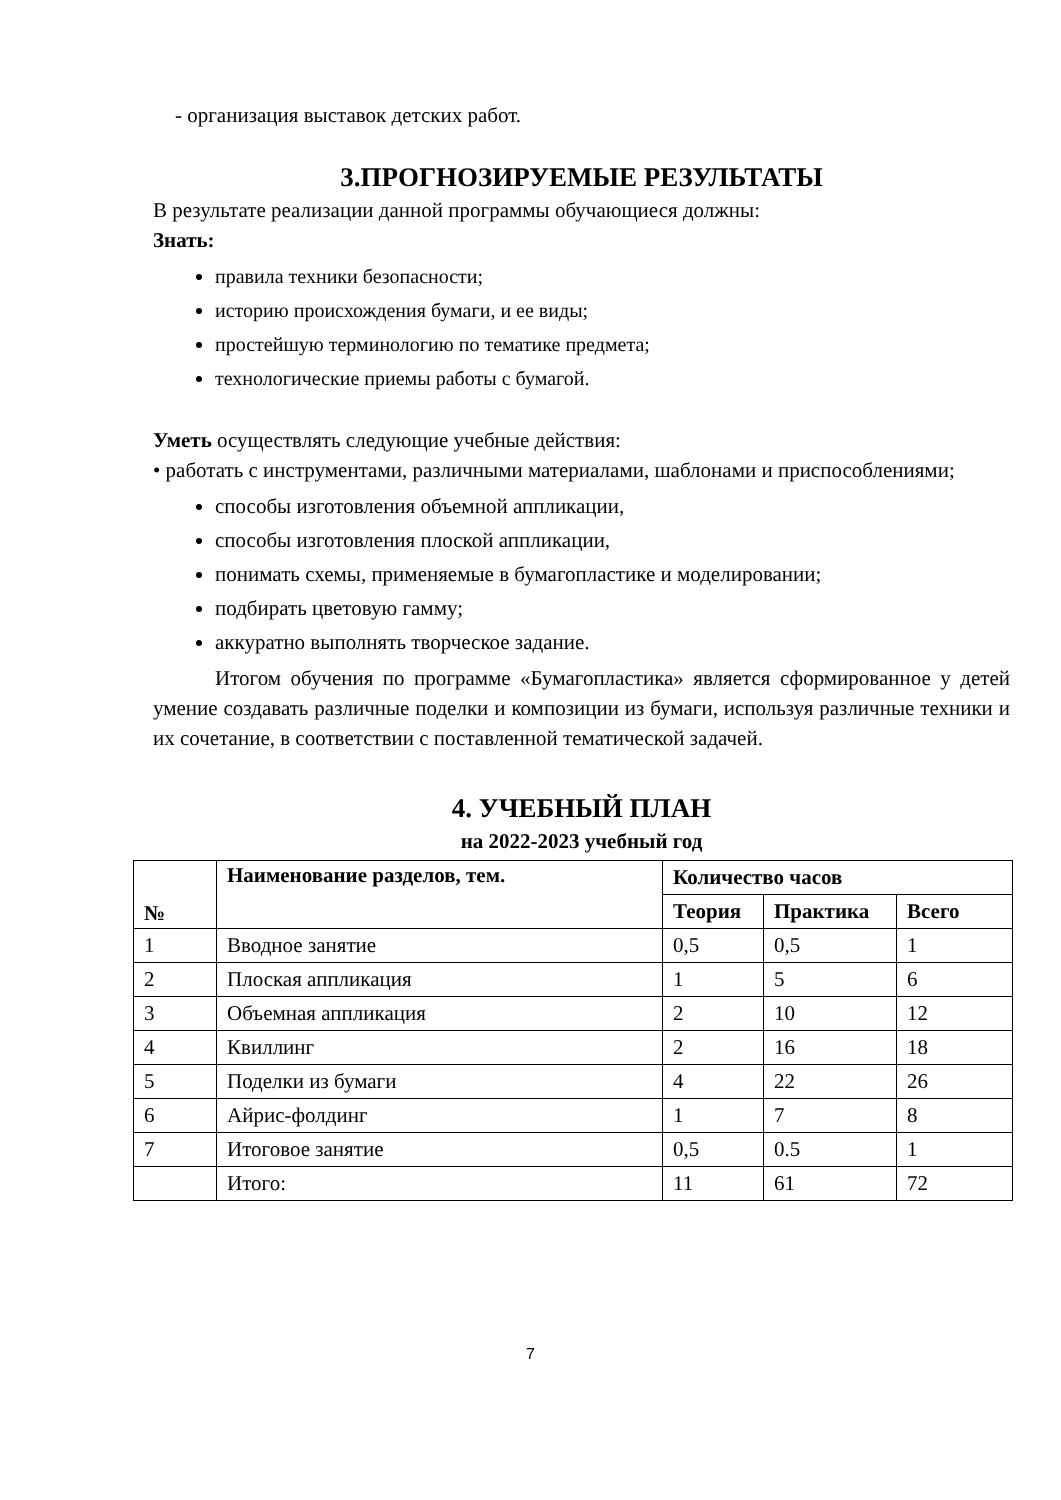- организация выставок детских работ.
3.ПРОГНОЗИРУЕМЫЕ РЕЗУЛЬТАТЫ
В результате реализации данной программы обучающиеся должны:
Знать:
правила техники безопасности;
историю происхождения бумаги, и ее виды;
простейшую терминологию по тематике предмета;
технологические приемы работы с бумагой.
Уметь осуществлять следующие учебные действия:
• работать с инструментами, различными материалами, шаблонами и приспособлениями;
способы изготовления объемной аппликации,
способы изготовления плоской аппликации,
понимать схемы, применяемые в бумагопластике и моделировании;
подбирать цветовую гамму;
аккуратно выполнять творческое задание.
Итогом обучения по программе «Бумагопластика» является сформированное у детей умение создавать различные поделки и композиции из бумаги, используя различные техники и их сочетание, в соответствии с поставленной тематической задачей.
4. УЧЕБНЫЙ ПЛАН
на 2022-2023 учебный год
| № | Наименование разделов, тем. | Количество часов | | |
| --- | --- | --- | --- | --- |
| | | Теория | Практика | Всего |
| 1 | Вводное занятие | 0,5 | 0,5 | 1 |
| 2 | Плоская аппликация | 1 | 5 | 6 |
| 3 | Объемная аппликация | 2 | 10 | 12 |
| 4 | Квиллинг | 2 | 16 | 18 |
| 5 | Поделки из бумаги | 4 | 22 | 26 |
| 6 | Айрис-фолдинг | 1 | 7 | 8 |
| 7 | Итоговое занятие | 0,5 | 0.5 | 1 |
| | Итого: | 11 | 61 | 72 |
7